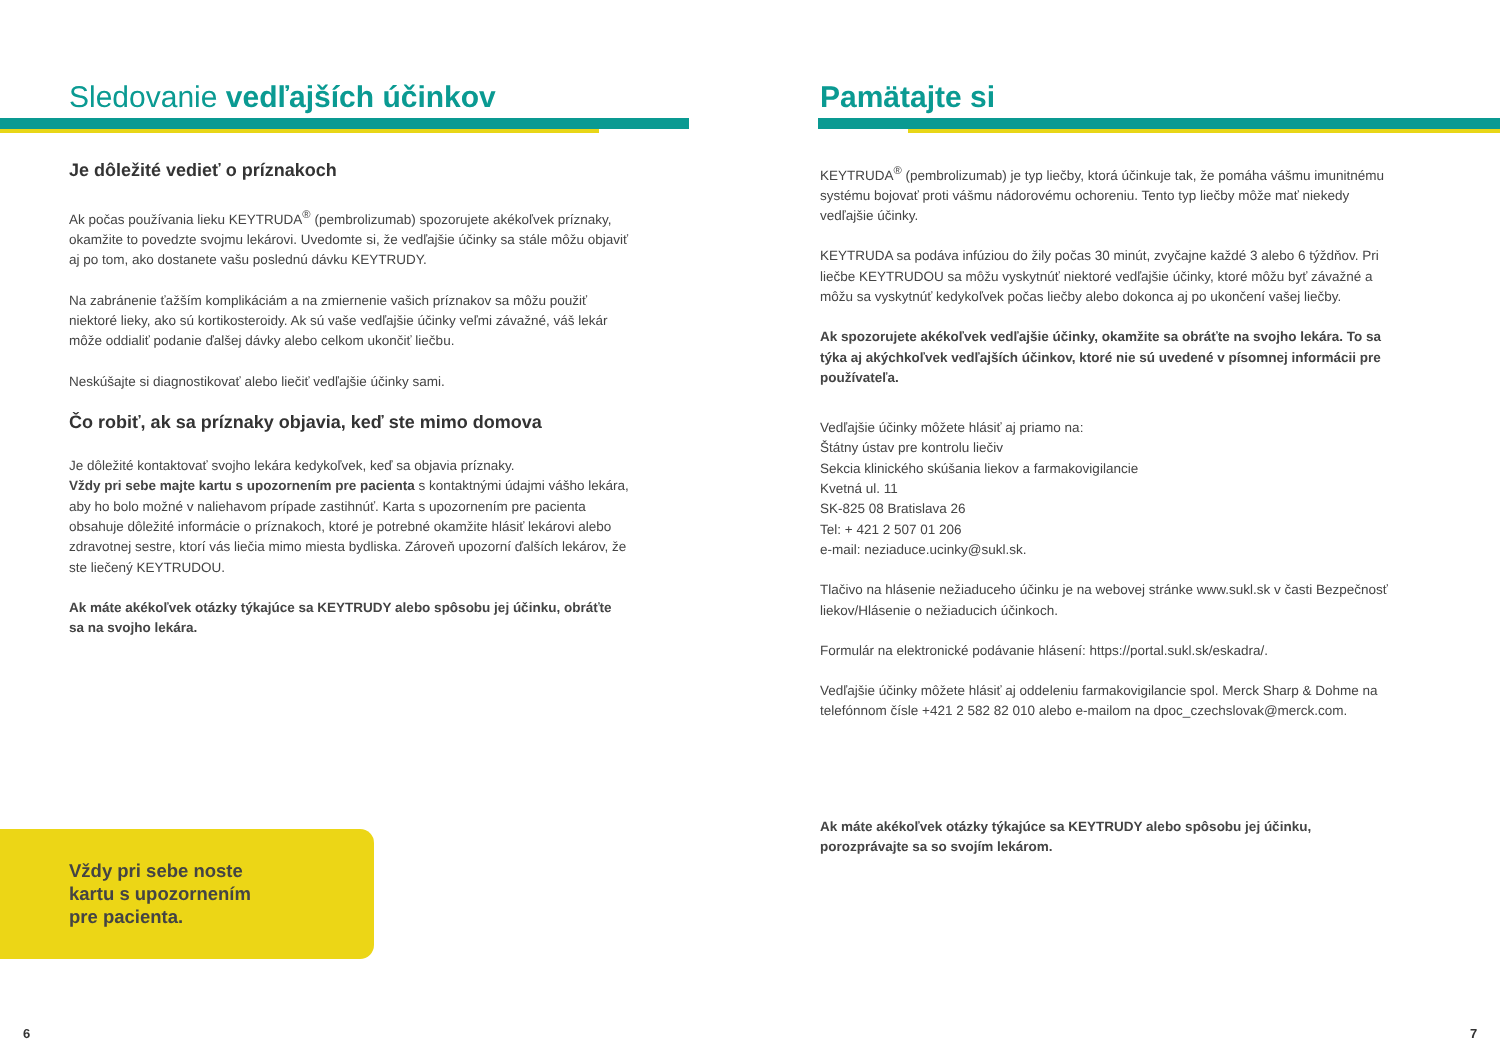Sledovanie vedľajších účinkov
Je dôležité vedieť o príznakoch
Ak počas používania lieku KEYTRUDA<sup>®</sup> (pembrolizumab) spozorujete akékoľvek príznaky, okamžite to povedzte svojmu lekárovi. Uvedomte si, že vedľajšie účinky sa stále môžu objaviť aj po tom, ako dostanete vašu poslednú dávku KEYTRUDY.
Na zabránenie ťažším komplikáciám a na zmiernenie vašich príznakov sa môžu použiť niektoré lieky, ako sú kortikosteroidy. Ak sú vaše vedľajšie účinky veľmi závažné, váš lekár môže oddialiť podanie ďalšej dávky alebo celkom ukončiť liečbu.
Neskúšajte si diagnostikovať alebo liečiť vedľajšie účinky sami.
Čo robiť, ak sa príznaky objavia, keď ste mimo domova
Je dôležité kontaktovať svojho lekára kedykoľvek, keď sa objavia príznaky.
Vždy pri sebe majte kartu s upozornením pre pacienta s kontaktnými údajmi vášho lekára, aby ho bolo možné v naliehavom prípade zastihnúť. Karta s upozornením pre pacienta obsahuje dôležité informácie o príznakoch, ktoré je potrebné okamžite hlásiť lekárovi alebo zdravotnej sestre, ktorí vás liečia mimo miesta bydliska. Zároveň upozorní ďalších lekárov, že ste liečený KEYTRUDOU.
Ak máte akékoľvek otázky týkajúce sa KEYTRUDY alebo spôsobu jej účinku, obráťte sa na svojho lekára.
Vždy pri sebe noste
kartu s upozornením
pre pacienta.
6
Pamätajte si
KEYTRUDA<sup>®</sup> (pembrolizumab) je typ liečby, ktorá účinkuje tak, že pomáha vášmu imunitnému systému bojovať proti vášmu nádorovému ochoreniu. Tento typ liečby môže mať niekedy vedľajšie účinky.
KEYTRUDA sa podáva infúziou do žily počas 30 minút, zvyčajne každé 3 alebo 6 týždňov. Pri liečbe KEYTRUDOU sa môžu vyskytnúť niektoré vedľajšie účinky, ktoré môžu byť závažné a môžu sa vyskytnúť kedykoľvek počas liečby alebo dokonca aj po ukončení vašej liečby.
Ak spozorujete akékoľvek vedľajšie účinky, okamžite sa obráťte na svojho lekára. To sa týka aj akýchkoľvek vedľajších účinkov, ktoré nie sú uvedené v písomnej informácii pre používateľa.
Vedľajšie účinky môžete hlásiť aj priamo na:
Štátny ústav pre kontrolu liečiv
Sekcia klinického skúšania liekov a farmakovigilancie
Kvetná ul. 11
SK-825 08 Bratislava 26
Tel: + 421 2 507 01 206
e-mail: neziaduce.ucinky@sukl.sk.
Tlačivo na hlásenie nežiaduceho účinku je na webovej stránke www.sukl.sk v časti Bezpečnosť liekov/Hlásenie o nežiaducich účinkoch.
Formulár na elektronické podávanie hlásení: https://portal.sukl.sk/eskadra/.
Vedľajšie účinky môžete hlásiť aj oddeleniu farmakovigilancie spol. Merck Sharp & Dohme na telefónnom čísle +421 2 582 82 010 alebo e-mailom na dpoc_czechslovak@merck.com.
Ak máte akékoľvek otázky týkajúce sa KEYTRUDY alebo spôsobu jej účinku, porozprávajte sa so svojím lekárom.
7